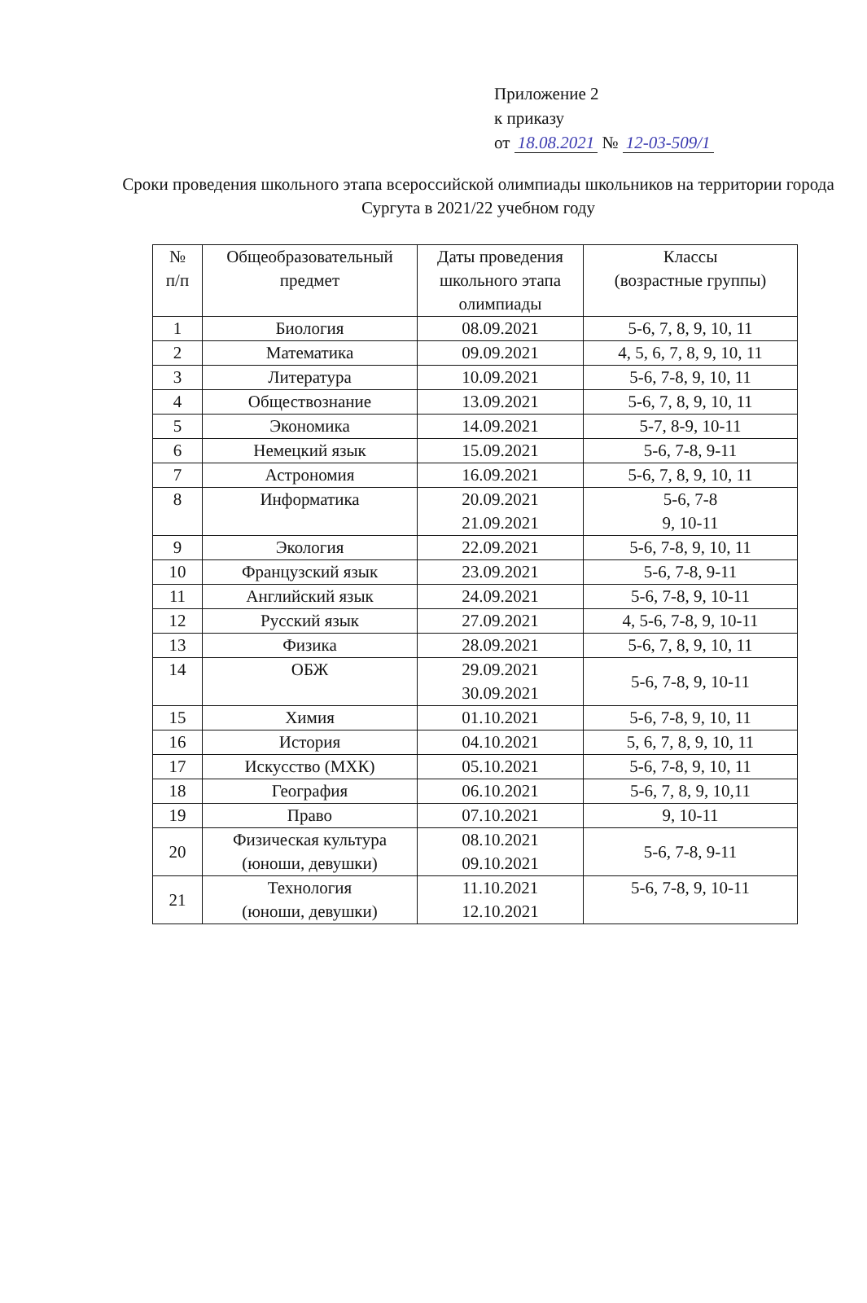Приложение 2
к приказу
от 18.08.2021 № 12-03-509/1
Сроки проведения школьного этапа всероссийской олимпиады школьников на территории города Сургута в 2021/22 учебном году
| № п/п | Общеобразовательный предмет | Даты проведения школьного этапа олимпиады | Классы (возрастные группы) |
| --- | --- | --- | --- |
| 1 | Биология | 08.09.2021 | 5-6, 7, 8, 9, 10, 11 |
| 2 | Математика | 09.09.2021 | 4, 5, 6, 7, 8, 9, 10, 11 |
| 3 | Литература | 10.09.2021 | 5-6, 7-8, 9, 10, 11 |
| 4 | Обществознание | 13.09.2021 | 5-6, 7, 8, 9, 10, 11 |
| 5 | Экономика | 14.09.2021 | 5-7, 8-9, 10-11 |
| 6 | Немецкий язык | 15.09.2021 | 5-6, 7-8, 9-11 |
| 7 | Астрономия | 16.09.2021 | 5-6, 7, 8, 9, 10, 11 |
| 8 | Информатика | 20.09.2021 21.09.2021 | 5-6, 7-8 9, 10-11 |
| 9 | Экология | 22.09.2021 | 5-6, 7-8, 9, 10, 11 |
| 10 | Французский язык | 23.09.2021 | 5-6, 7-8, 9-11 |
| 11 | Английский язык | 24.09.2021 | 5-6, 7-8, 9, 10-11 |
| 12 | Русский язык | 27.09.2021 | 4, 5-6, 7-8, 9, 10-11 |
| 13 | Физика | 28.09.2021 | 5-6, 7, 8, 9, 10, 11 |
| 14 | ОБЖ | 29.09.2021 30.09.2021 | 5-6, 7-8, 9, 10-11 |
| 15 | Химия | 01.10.2021 | 5-6, 7-8, 9, 10, 11 |
| 16 | История | 04.10.2021 | 5, 6, 7, 8, 9, 10, 11 |
| 17 | Искусство (МХК) | 05.10.2021 | 5-6, 7-8, 9, 10, 11 |
| 18 | География | 06.10.2021 | 5-6, 7, 8, 9, 10,11 |
| 19 | Право | 07.10.2021 | 9, 10-11 |
| 20 | Физическая культура (юноши, девушки) | 08.10.2021 09.10.2021 | 5-6, 7-8, 9-11 |
| 21 | Технология (юноши, девушки) | 11.10.2021 12.10.2021 | 5-6, 7-8, 9, 10-11 |